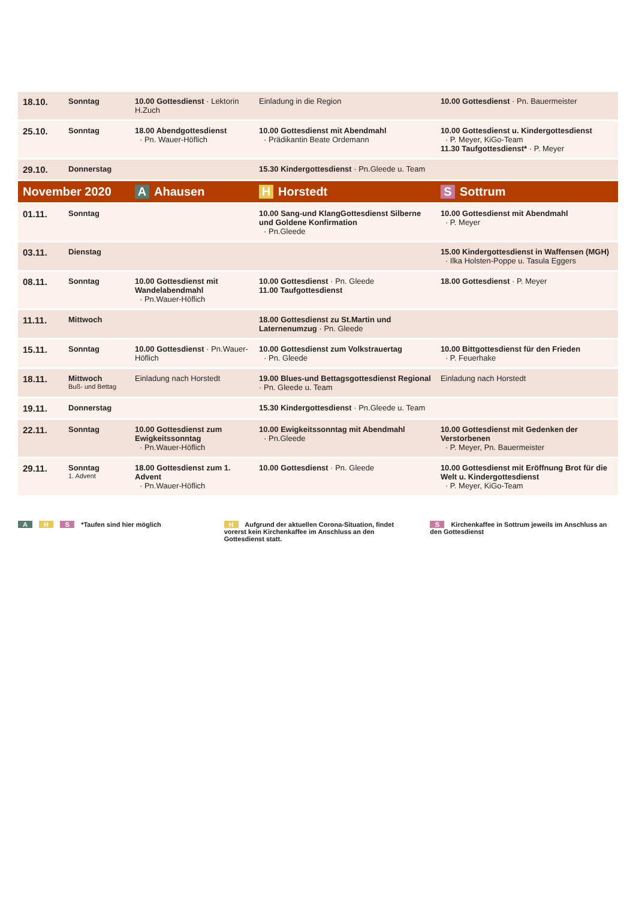| 18.10. | Sonntag | 10.00 Gottesdienst · Lektorin H.Zuch | Einladung in die Region | 10.00 Gottesdienst · Pn. Bauermeister |
| 25.10. | Sonntag | 18.00 Abendgottesdienst · Pn. Wauer-Höflich | 10.00 Gottesdienst mit Abendmahl · Prädikantin Beate Ordemann | 10.00 Gottesdienst u. Kindergottesdienst · P. Meyer, KiGo-Team 11.30 Taufgottesdienst* · P. Meyer |
| 29.10. | Donnerstag | | 15.30 Kindergottesdienst · Pn.Gleede u. Team | |
| November 2020 | | A Ahausen | H Horstedt | S Sottrum |
| 01.11. | Sonntag | | 10.00 Sang-und KlangGottesdienst Silberne und Goldene Konfirmation · Pn.Gleede | 10.00 Gottesdienst mit Abendmahl · P. Meyer |
| 03.11. | Dienstag | | | 15.00 Kindergottesdienst in Waffensen (MGH) · Ilka Holsten-Poppe u. Tasula Eggers |
| 08.11. | Sonntag | 10.00 Gottesdienst mit Wandelabendmahl · Pn.Wauer-Höflich | 10.00 Gottesdienst · Pn. Gleede 11.00 Taufgottesdienst | 18.00 Gottesdienst · P. Meyer |
| 11.11. | Mittwoch | | 18.00 Gottesdienst zu St.Martin und Laternenumzug · Pn. Gleede | |
| 15.11. | Sonntag | 10.00 Gottesdienst · Pn.Wauer-Höflich | 10.00 Gottesdienst zum Volkstrauertag · Pn. Gleede | 10.00 Bittgottesdienst für den Frieden · P. Feuerhake |
| 18.11. | Mittwoch Buß- und Bettag | Einladung nach Horstedt | 19.00 Blues-und Bettagsgottesdienst Regional · Pn. Gleede u. Team | Einladung nach Horstedt |
| 19.11. | Donnerstag | | 15.30 Kindergottesdienst · Pn.Gleede u. Team | |
| 22.11. | Sonntag | 10.00 Gottesdienst zum Ewigkeitssonntag · Pn.Wauer-Höflich | 10.00 Ewigkeitssonntag mit Abendmahl · Pn.Gleede | 10.00 Gottesdienst mit Gedenken der Verstorbenen · P. Meyer, Pn. Bauermeister |
| 29.11. | Sonntag 1. Advent | 18.00 Gottesdienst zum 1. Advent · Pn.Wauer-Höflich | 10.00 Gottesdienst · Pn. Gleede | 10.00 Gottesdienst mit Eröffnung Brot für die Welt u. Kindergottesdienst · P. Meyer, KiGo-Team |
A H S *Taufen sind hier möglich
H Aufgrund der aktuellen Corona-Situation, findet vorerst kein Kirchenkaffee im Anschluss an den Gottesdienst statt.
S Kirchenkaffee in Sottrum jeweils im Anschluss an den Gottesdienst